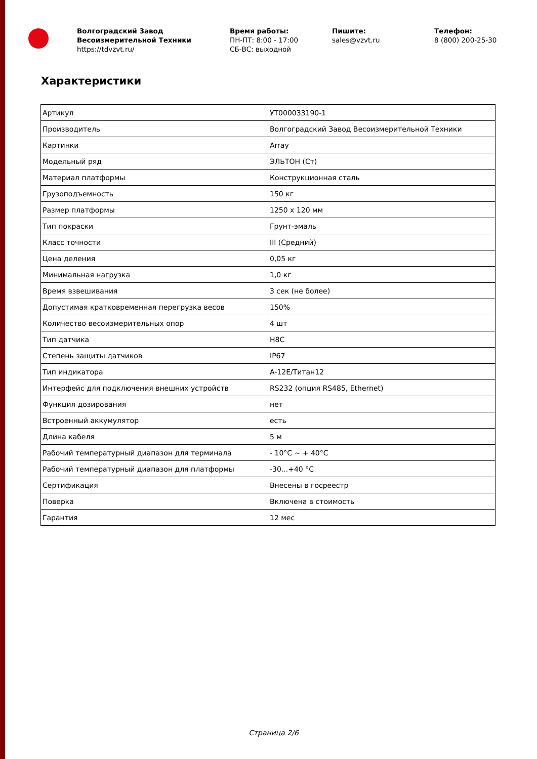Волгоградский Завод Весоизмерительной Техники
https://tdvzvt.ru/
Время работы:
ПН-ПТ: 8:00 - 17:00
СБ-ВС: выходной
Пишите:
sales@vzvt.ru
Телефон:
8 (800) 200-25-30
Характеристики
| Артикул | УТ000033190-1 |
| Производитель | Волгоградский Завод Весоизмерительной Техники |
| Картинки | Array |
| Модельный ряд | ЭЛЬТОН (Ст) |
| Материал платформы | Конструкционная сталь |
| Грузоподъемность | 150 кг |
| Размер платформы | 1250 x 120 мм |
| Тип покраски | Грунт-эмаль |
| Класс точности | III (Средний) |
| Цена деления | 0,05 кг |
| Минимальная нагрузка | 1,0 кг |
| Время взвешивания | 3 сек (не более) |
| Допустимая кратковременная перегрузка весов | 150% |
| Количество весоизмерительных опор | 4 шт |
| Тип датчика | H8C |
| Степень защиты датчиков | IP67 |
| Тип индикатора | A-12E/Титан12 |
| Интерфейс для подключения внешних устройств | RS232 (опция RS485, Ethernet) |
| Функция дозирования | нет |
| Встроенный аккумулятор | есть |
| Длина кабеля | 5 м |
| Рабочий температурный диапазон для терминала | - 10°C ~ + 40°C |
| Рабочий температурный диапазон для платформы | -30...+40 °C |
| Сертификация | Внесены в госреестр |
| Поверка | Включена в стоимость |
| Гарантия | 12 мес |
Страница 2/6